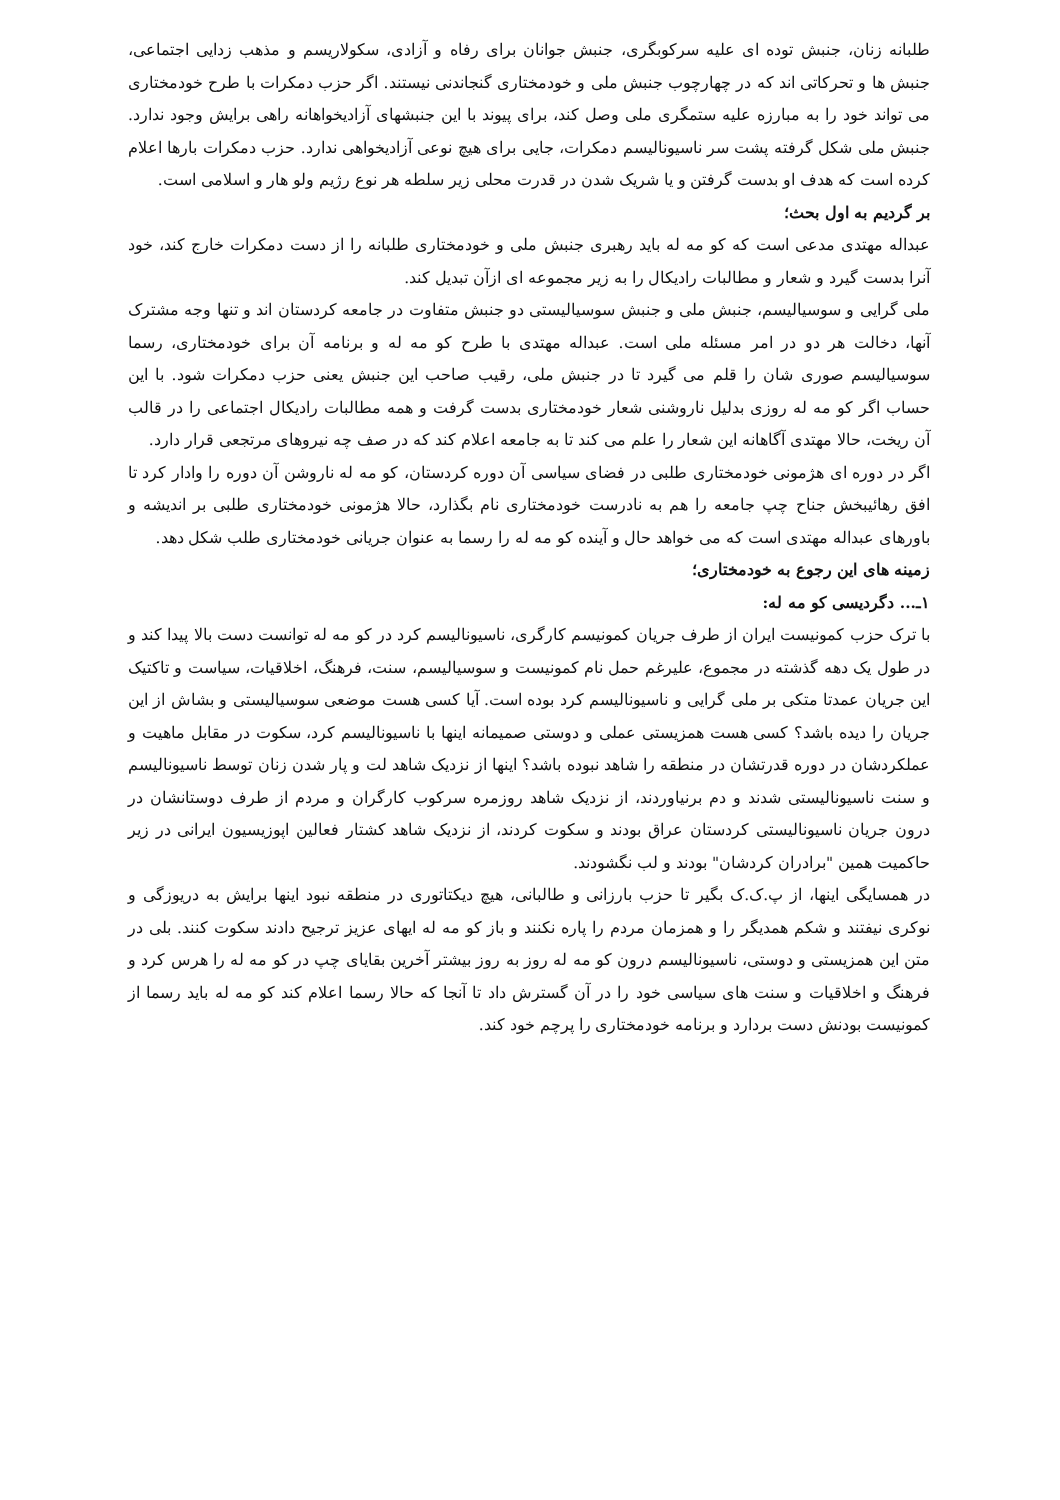طلبانه زنان، جنبش توده ای علیه سرکوبگری، جنبش جوانان برای رفاه و آزادی، سکولاریسم و مذهب زدایی اجتماعی، جنبش ها و تحرکاتی اند که در چهارچوب جنبش ملی و خودمختاری گنجاندنی نیستند. اگر حزب دمکرات با طرح خودمختاری می تواند خود را به مبارزه علیه ستمگری ملی وصل کند، برای پیوند با این جنبشهای آزادیخواهانه راهی برایش وجود ندارد. جنبش ملی شکل گرفته پشت سر ناسیونالیسم دمکرات، جایی برای هیچ نوعی آزادیخواهی ندارد. حزب دمکرات بارها اعلام کرده است که هدف او بدست گرفتن و یا شریک شدن در قدرت محلی زیر سلطه هر نوع رژیم ولو هار و اسلامی است.
بر گردیم به اول بحث؛
عبداله مهتدی مدعی است که کو مه له باید رهبری جنبش ملی و خودمختاری طلبانه را از دست دمکرات خارج کند، خود آنرا بدست گیرد و شعار و مطالبات رادیکال را به زیر مجموعه ای ازآن تبدیل کند.
ملی گرایی و سوسیالیسم، جنبش ملی و جنبش سوسیالیستی دو جنبش متفاوت در جامعه کردستان اند و تنها وجه مشترک آنها، دخالت هر دو در امر مسئله ملی است. عبداله مهتدی با طرح کو مه له و برنامه آن برای خودمختاری، رسما سوسیالیسم صوری شان را قلم می گیرد تا در جنبش ملی، رقیب صاحب این جنبش یعنی حزب دمکرات شود. با این حساب اگر کو مه له روزی بدلیل ناروشنی شعار خودمختاری بدست گرفت و همه مطالبات رادیکال اجتماعی را در قالب آن ریخت، حالا مهتدی آگاهانه این شعار را علم می کند تا به جامعه اعلام کند که در صف چه نیروهای مرتجعی قرار دارد.
اگر در دوره ای هژمونی خودمختاری طلبی در فضای سیاسی آن دوره کردستان، کو مه له ناروشن آن دوره را وادار کرد تا افق رهائیبخش جناح چپ جامعه را هم به نادرست خودمختاری نام بگذارد، حالا هژمونی خودمختاری طلبی بر اندیشه و باورهای عبداله مهتدی است که می خواهد حال و آینده کو مه له را رسما به عنوان جریانی خودمختاری طلب شکل دهد.
زمینه های این رجوع به خودمختاری؛
۱ـ... دگردیسی کو مه له:
با ترک حزب کمونیست ایران از طرف جریان کمونیسم کارگری، ناسیونالیسم کرد در کو مه له توانست دست بالا پیدا کند و در طول یک دهه گذشته در مجموع، علیرغم حمل نام کمونیست و سوسیالیسم، سنت، فرهنگ، اخلاقیات، سیاست و تاکتیک این جریان عمدتا متکی بر ملی گرایی و ناسیونالیسم کرد بوده است. آیا کسی هست موضعی سوسیالیستی و بشاش از این جریان را دیده باشد؟ کسی هست همزیستی عملی و دوستی صمیمانه اینها با ناسیونالیسم کرد، سکوت در مقابل ماهیت و عملکردشان در دوره قدرتشان در منطقه را شاهد نبوده باشد؟ اینها از نزدیک شاهد لت و پار شدن زنان توسط ناسیونالیسم و سنت ناسیونالیستی شدند و دم برنیاوردند، از نزدیک شاهد روزمره سرکوب کارگران و مردم از طرف دوستانشان در درون جریان ناسیونالیستی کردستان عراق بودند و سکوت کردند، از نزدیک شاهد کشتار فعالین اپوزیسیون ایرانی در زیر حاکمیت همین "برادران کردشان" بودند و لب نگشودند.
در همسایگی اینها، از پ.ک.ک بگیر تا حزب بارزانی و طالبانی، هیچ دیکتاتوری در منطقه نبود اینها برایش به دریوزگی و نوکری نیفتند و شکم همدیگر را و همزمان مردم را پاره نکنند و باز کو مه له ایهای عزیز ترجیح دادند سکوت کنند. بلی در متن این همزیستی و دوستی، ناسیونالیسم درون کو مه له روز به روز بیشتر آخرین بقایای چپ در کو مه له را هرس کرد و فرهنگ و اخلاقیات و سنت های سیاسی خود را در آن گسترش داد تا آنجا که حالا رسما اعلام کند کو مه له باید رسما از کمونیست بودنش دست بردارد و برنامه خودمختاری را پرچم خود کند.